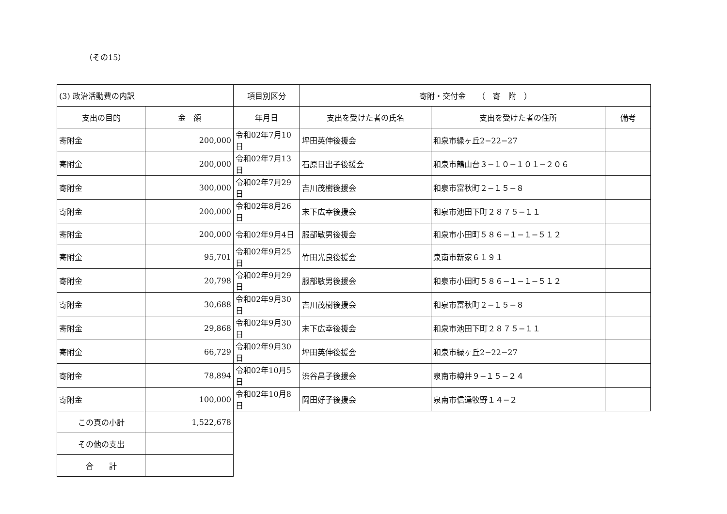（その15）
| (3) 政治活動費の内訳 | | 項目別区分 | 寄附・交付金 （ 寄 附 ） | | |
| 支出の目的 | 金 額 | 年月日 | 支出を受けた者の氏名 | 支出を受けた者の住所 | 備考 |
| 寄附金 | 200,000 | 令和02年7月10日 | 坪田英伸後援会 | 和泉市緑ヶ丘2−22−27 | |
| 寄附金 | 200,000 | 令和02年7月13日 | 石原日出子後援会 | 和泉市鶴山台３−１０−１０１−２０６ | |
| 寄附金 | 300,000 | 令和02年7月29日 | 吉川茂樹後援会 | 和泉市富秋町２−１５−８ | |
| 寄附金 | 200,000 | 令和02年8月26日 | 末下広幸後援会 | 和泉市池田下町２８７５−１１ | |
| 寄附金 | 200,000 | 令和02年9月4日 | 服部敏男後援会 | 和泉市小田町５８６−１−１−５１２ | |
| 寄附金 | 95,701 | 令和02年9月25日 | 竹田光良後援会 | 泉南市新家６１９１ | |
| 寄附金 | 20,798 | 令和02年9月29日 | 服部敏男後援会 | 和泉市小田町５８６−１−１−５１２ | |
| 寄附金 | 30,688 | 令和02年9月30日 | 吉川茂樹後援会 | 和泉市富秋町２−１５−８ | |
| 寄附金 | 29,868 | 令和02年9月30日 | 末下広幸後援会 | 和泉市池田下町２８７５−１１ | |
| 寄附金 | 66,729 | 令和02年9月30日 | 坪田英伸後援会 | 和泉市緑ヶ丘2−22−27 | |
| 寄附金 | 78,894 | 令和02年10月5日 | 渋谷昌子後援会 | 泉南市樽井９−１５−２４ | |
| 寄附金 | 100,000 | 令和02年10月8日 | 岡田好子後援会 | 泉南市信達牧野１４−２ | |
| この頁の小計 | 1,522,678 | | | | |
| その他の支出 | | | | | |
| 合 計 | | | | | |